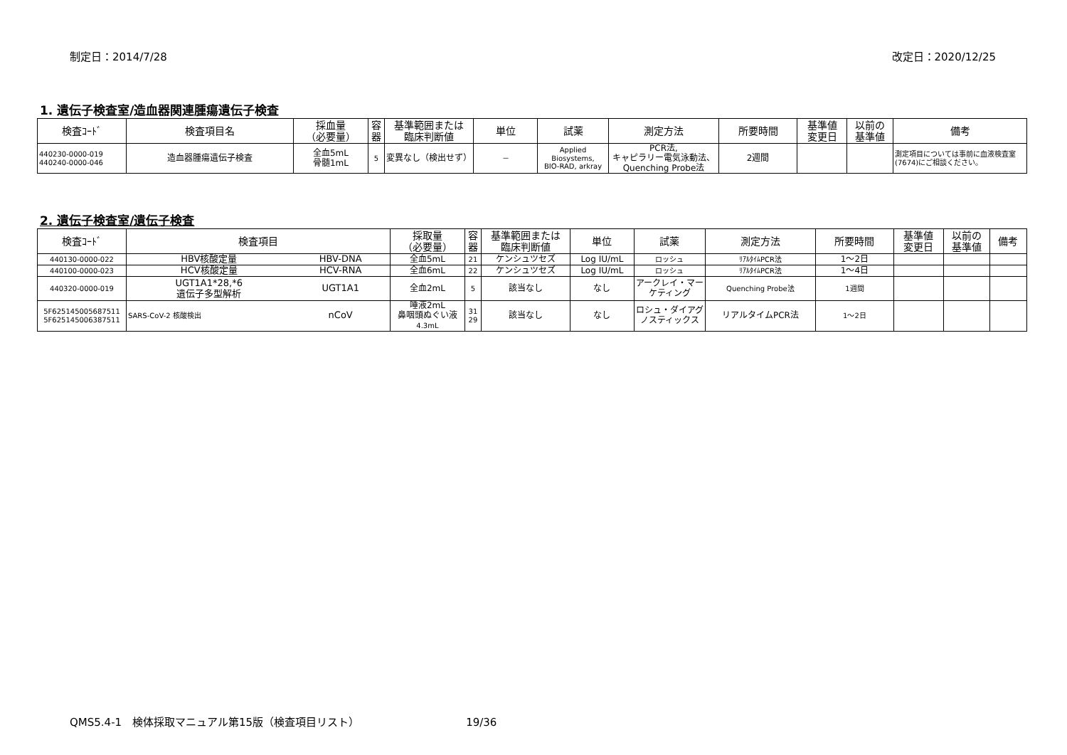制定日：2014/7/28 改定日：2020/12/25
1. 遺伝子検査室/造血器関連腫瘍遺伝子検査
| 検査ｺｰﾄﾞ | 検査項目名 | 採血量 （必要量） | 容 器 | 基準範囲または 臨床判断値 | 単位 | 試薬 | 測定方法 | 所要時間 | 基準値 変更日 | 以前の 基準値 | 備考 |
| --- | --- | --- | --- | --- | --- | --- | --- | --- | --- | --- | --- |
| 440230-0000-019 440240-0000-046 | 造血器腫瘍遺伝子検査 | 全血5mL 骨髄1mL | 5 | 変異なし（検出せず） | － | Applied Biosystems, BIO-RAD, arkray | PCR法, キャピラリー電気泳動法、 Quenching Probe法 | 2週間 | | | 測定項目については事前に血液検査室(7674)にご相談ください。 |
2. 遺伝子検査室/遺伝子検査
| 検査ｺｰﾄﾞ | 検査項目 | | 採取量 （必要量） | 容 器 | 基準範囲または 臨床判断値 | 単位 | 試薬 | 測定方法 | 所要時間 | 基準値 変更日 | 以前の 基準値 | 備考 |
| --- | --- | --- | --- | --- | --- | --- | --- | --- | --- | --- | --- | --- |
| 440130-0000-022 | HBV核酸定量 | HBV-DNA | 全血5mL | 21 | ケンシュツセズ | Log IU/mL | ロッシュ | ﾘｱﾙﾀｲﾑPCR法 | 1～2日 | | | |
| 440100-0000-023 | HCV核酸定量 | HCV-RNA | 全血6mL | 22 | ケンシュツセズ | Log IU/mL | ロッシュ | ﾘｱﾙﾀｲﾑPCR法 | 1～4日 | | | |
| 440320-0000-019 | UGT1A1*28,*6 遺伝子多型解析 | UGT1A1 | 全血2mL | 5 | 該当なし | なし | アークレイ・マーケティング | Quenching Probe法 | 1週間 | | | |
| 5F625145005687511 5F625145006387511 | SARS-CoV-2 核酸検出 | nCoV | 唾液2mL 鼻咽頭ぬぐい液 4.3mL | 31 29 | 該当なし | なし | ロシュ・ダイアグノスティックス | リアルタイムPCR法 | 1～2日 | | | |
QMS5.4-1　検体採取マニュアル第15版（検査項目リスト） 19/36